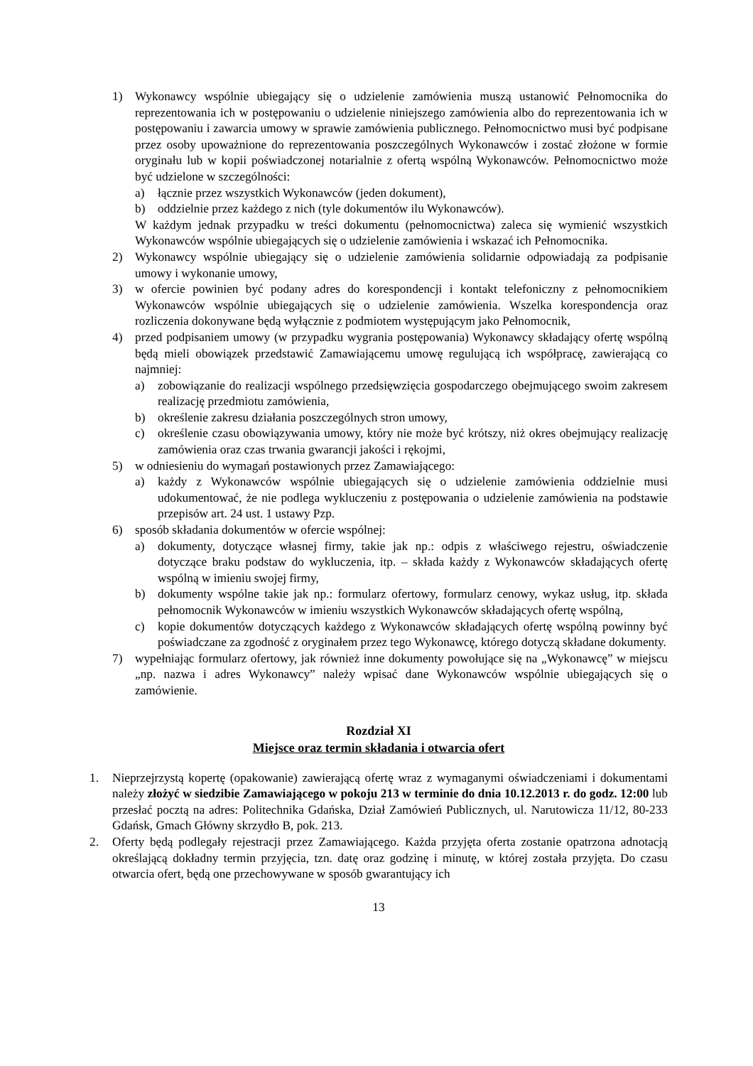1) Wykonawcy wspólnie ubiegający się o udzielenie zamówienia muszą ustanowić Pełnomocnika do reprezentowania ich w postępowaniu o udzielenie niniejszego zamówienia albo do reprezentowania ich w postępowaniu i zawarcia umowy w sprawie zamówienia publicznego. Pełnomocnictwo musi być podpisane przez osoby upoważnione do reprezentowania poszczególnych Wykonawców i zostać złożone w formie oryginału lub w kopii poświadczonej notarialnie z ofertą wspólną Wykonawców. Pełnomocnictwo może być udzielone w szczególności:
a) łącznie przez wszystkich Wykonawców (jeden dokument),
b) oddzielnie przez każdego z nich (tyle dokumentów ilu Wykonawców).
W każdym jednak przypadku w treści dokumentu (pełnomocnictwa) zaleca się wymienić wszystkich Wykonawców wspólnie ubiegających się o udzielenie zamówienia i wskazać ich Pełnomocnika.
2) Wykonawcy wspólnie ubiegający się o udzielenie zamówienia solidarnie odpowiadają za podpisanie umowy i wykonanie umowy,
3) w ofercie powinien być podany adres do korespondencji i kontakt telefoniczny z pełnomocnikiem Wykonawców wspólnie ubiegających się o udzielenie zamówienia. Wszelka korespondencja oraz rozliczenia dokonywane będą wyłącznie z podmiotem występującym jako Pełnomocnik,
4) przed podpisaniem umowy (w przypadku wygrania postępowania) Wykonawcy składający ofertę wspólną będą mieli obowiązek przedstawić Zamawiającemu umowę regulującą ich współpracę, zawierającą co najmniej:
a) zobowiązanie do realizacji wspólnego przedsięwzięcia gospodarczego obejmującego swoim zakresem realizację przedmiotu zamówienia,
b) określenie zakresu działania poszczególnych stron umowy,
c) określenie czasu obowiązywania umowy, który nie może być krótszy, niż okres obejmujący realizację zamówienia oraz czas trwania gwarancji jakości i rękojmi,
5) w odniesieniu do wymagań postawionych przez Zamawiającego:
a) każdy z Wykonawców wspólnie ubiegających się o udzielenie zamówienia oddzielnie musi udokumentować, że nie podlega wykluczeniu z postępowania o udzielenie zamówienia na podstawie przepisów art. 24 ust. 1 ustawy Pzp.
6) sposób składania dokumentów w ofercie wspólnej:
a) dokumenty, dotyczące własnej firmy, takie jak np.: odpis z właściwego rejestru, oświadczenie dotyczące braku podstaw do wykluczenia, itp. – składa każdy z Wykonawców składających ofertę wspólną w imieniu swojej firmy,
b) dokumenty wspólne takie jak np.: formularz ofertowy, formularz cenowy, wykaz usług, itp. składa pełnomocnik Wykonawców w imieniu wszystkich Wykonawców składających ofertę wspólną,
c) kopie dokumentów dotyczących każdego z Wykonawców składających ofertę wspólną powinny być poświadczane za zgodność z oryginałem przez tego Wykonawcę, którego dotyczą składane dokumenty.
7) wypełniając formularz ofertowy, jak również inne dokumenty powołujące się na „Wykonawcę” w miejscu „np. nazwa i adres Wykonawcy” należy wpisać dane Wykonawców wspólnie ubiegających się o zamówienie.
Rozdział XI
Miejsce oraz termin składania i otwarcia ofert
1. Nieprzejrzystą kopertę (opakowanie) zawierającą ofertę wraz z wymaganymi oświadczeniami i dokumentami należy złożyć w siedzibie Zamawiającego w pokoju 213 w terminie do dnia 10.12.2013 r. do godz. 12:00 lub przesłać pocztą na adres: Politechnika Gdańska, Dział Zamówień Publicznych, ul. Narutowicza 11/12, 80-233 Gdańsk, Gmach Główny skrzydło B, pok. 213.
2. Oferty będą podlegały rejestracji przez Zamawiającego. Każda przyjęta oferta zostanie opatrzona adnotacją określającą dokładny termin przyjęcia, tzn. datę oraz godzinę i minutę, w której została przyjęta. Do czasu otwarcia ofert, będą one przechowywane w sposób gwarantujący ich
13